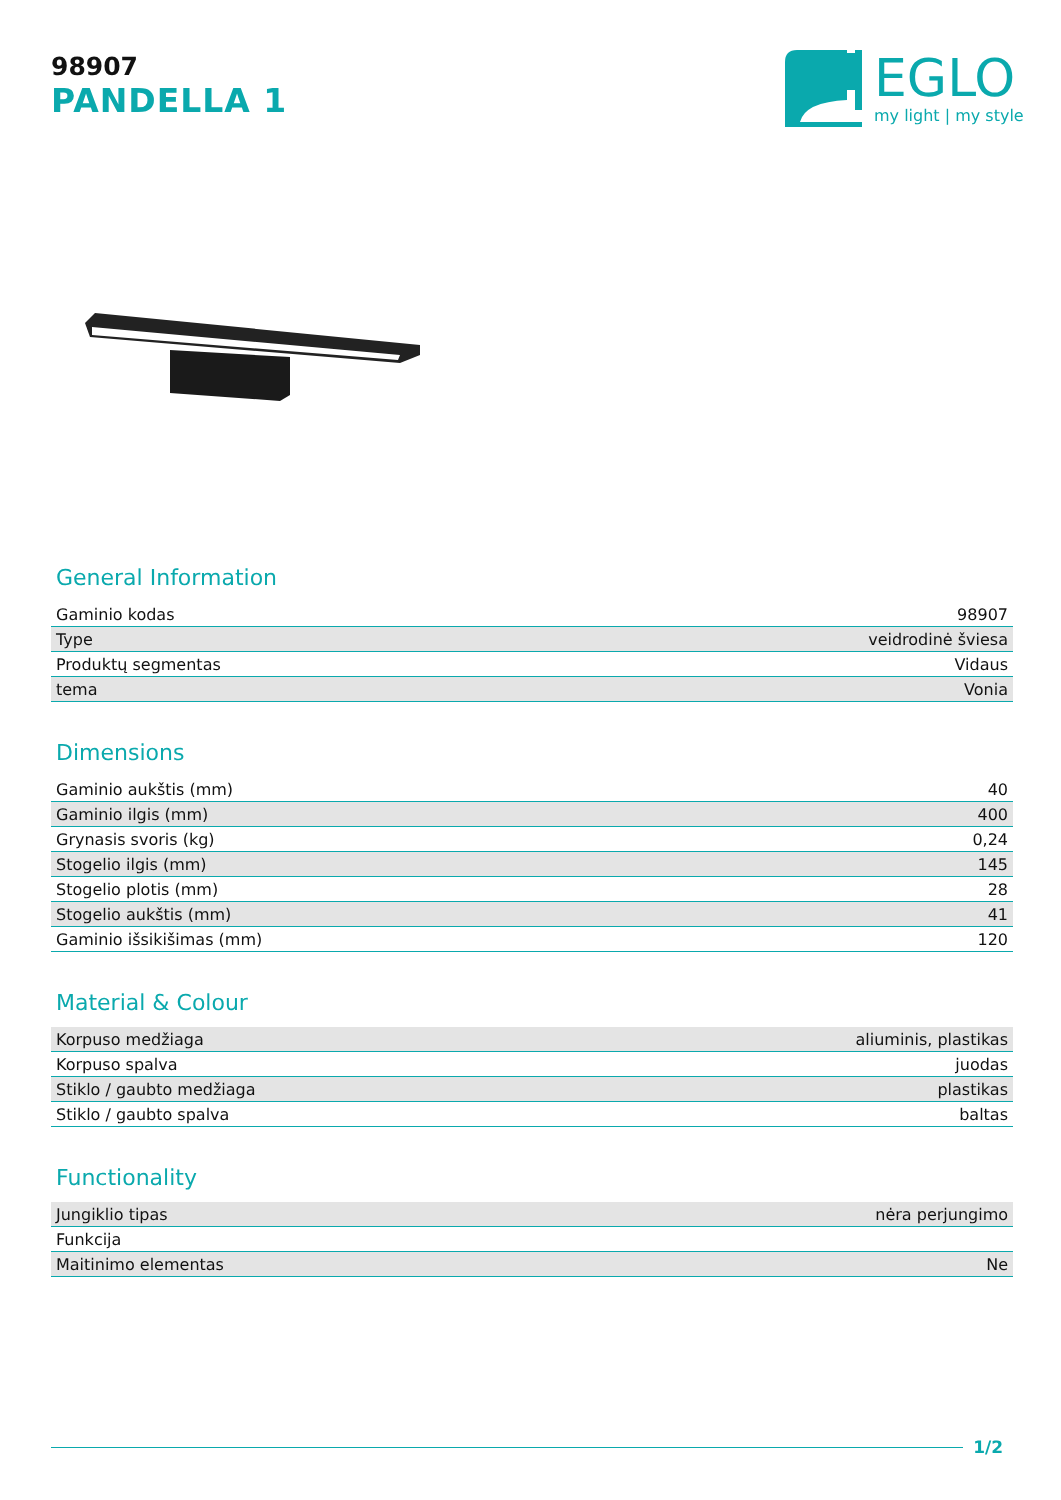98907
PANDELLA 1
EGLO
my light | my style
General Information
| Gaminio kodas | 98907 |
| Type | veidrodinė šviesa |
| Produktų segmentas | Vidaus |
| tema | Vonia |
Dimensions
| Gaminio aukštis (mm) | 40 |
| Gaminio ilgis (mm) | 400 |
| Grynasis svoris (kg) | 0,24 |
| Stogelio ilgis (mm) | 145 |
| Stogelio plotis (mm) | 28 |
| Stogelio aukštis (mm) | 41 |
| Gaminio išsikišimas (mm) | 120 |
Material & Colour
| Korpuso medžiaga | aliuminis, plastikas |
| Korpuso spalva | juodas |
| Stiklo / gaubto medžiaga | plastikas |
| Stiklo / gaubto spalva | baltas |
Functionality
| Jungiklio tipas | nėra perjungimo |
| Funkcija | |
| Maitinimo elementas | Ne |
1/2